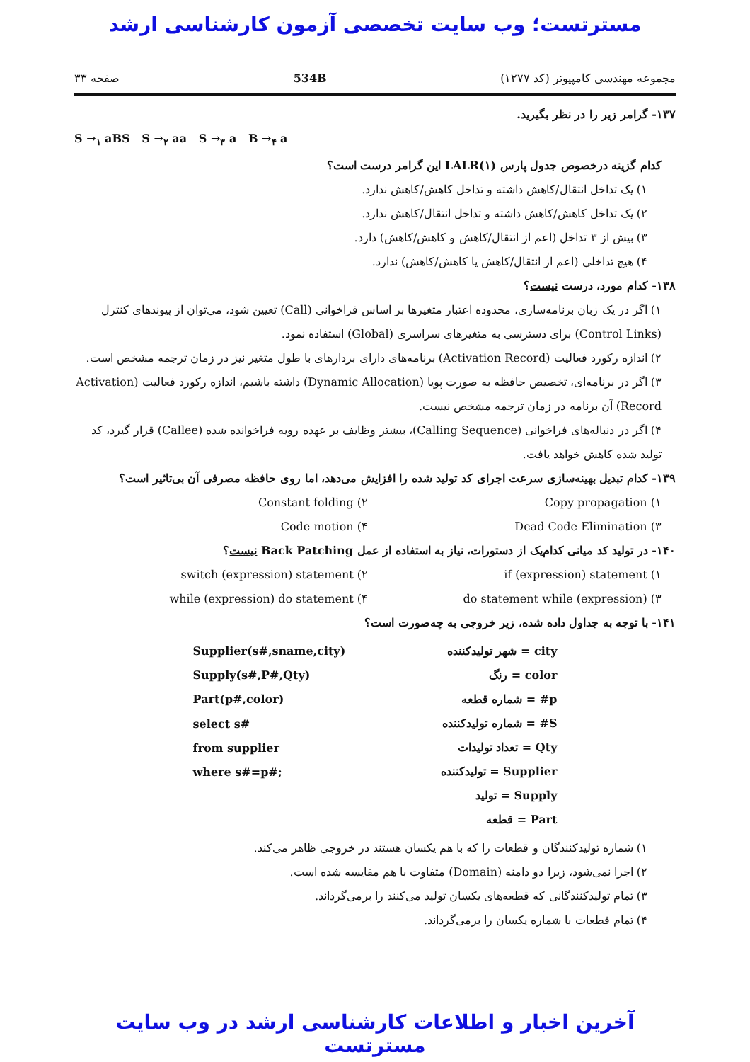مسترتست؛ وب سایت تخصصی آزمون کارشناسی ارشد
مجموعه مهندسی کامپیوتر (کد ۱۲۷۷) 534B صفحه ۳۳
۱۳۷- گرامر زیر را در نظر بگیرید.
S →<sub>۱</sub> aBS S →<sub>۲</sub> aa S →<sub>۳</sub> a B →<sub>۴</sub> a
کدام گزینه درخصوص جدول پارس LALR(۱) این گرامر درست است؟
۱) یک تداخل انتقال/کاهش داشته و تداخل کاهش/کاهش ندارد.
۲) یک تداخل کاهش/کاهش داشته و تداخل انتقال/کاهش ندارد.
۳) بیش از ۳ تداخل (اعم از انتقال/کاهش و کاهش/کاهش) دارد.
۴) هیچ تداخلی (اعم از انتقال/کاهش یا کاهش/کاهش) ندارد.
۱۳۸- کدام مورد، درست نیست؟
۱) اگر در یک زبان برنامه‌سازی، محدوده اعتبار متغیرها بر اساس فراخوانی (Call) تعیین شود، می‌توان از پیوندهای کنترل (Control Links) برای دسترسی به متغیرهای سراسری (Global) استفاده نمود.
۲) اندازه رکورد فعالیت (Activation Record) برنامه‌های دارای بردارهای با طول متغیر نیز در زمان ترجمه مشخص است.
۳) اگر در برنامه‌ای، تخصیص حافظه به صورت پویا (Dynamic Allocation) داشته باشیم، اندازه رکورد فعالیت (Activation Record) آن برنامه در زمان ترجمه مشخص نیست.
۴) اگر در دنباله‌های فراخوانی (Calling Sequence)، بیشتر وظایف بر عهده رویه فراخوانده شده (Callee) قرار گیرد، کد تولید شده کاهش خواهد یافت.
۱۳۹- کدام تبدیل بهینه‌سازی سرعت اجرای کد تولید شده را افزایش می‌دهد، اما روی حافظه مصرفی آن بی‌تاثیر است؟
۱) Copy propagation
۲) Constant folding
۳) Dead Code Elimination
۴) Code motion
۱۴۰- در تولید کد میانی کدام‌یک از دستورات، نیاز به استفاده از عمل Back Patching نیست؟
۱) if (expression) statement
۲) switch (expression) statement
۳) do statement while (expression)
۴) while (expression) do statement
۱۴۱- با توجه به جداول داده شده، زیر خروجی به چه‌صورت است؟
city = شهر تولیدکننده
color = رنگ
p# = شماره قطعه
S# = شماره تولیدکننده
Qty = تعداد تولیدات
Supplier = تولیدکننده
Supply = تولید
Part = قطعه
Supplier(s#,sname,city)
Supply(s#,P#,Qty)
Part(p#,color)
select s#
from supplier
where s#=p#;
۱) شماره تولیدکنندگان و قطعات را که با هم یکسان هستند در خروجی ظاهر می‌کند.
۲) اجرا نمی‌شود، زیرا دو دامنه (Domain) متفاوت با هم مقایسه شده است.
۳) تمام تولیدکنندگانی که قطعه‌های یکسان تولید می‌کنند را برمی‌گرداند.
۴) تمام قطعات با شماره یکسان را برمی‌گرداند.
آخرین اخبار و اطلاعات کارشناسی ارشد در وب سایت مسترتست